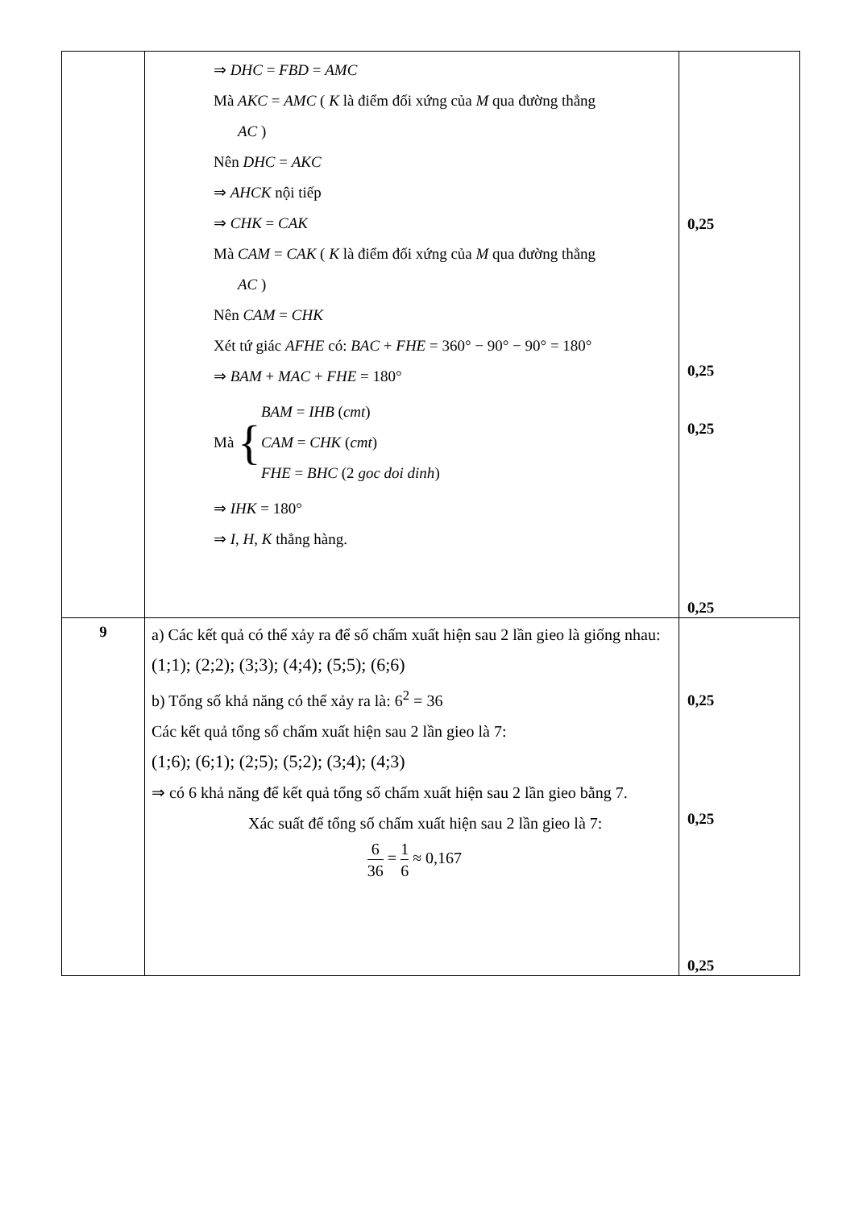| | ⇒ DHC = FBD = AMC Mà AKC = AMC ( K là điểm đối xứng của M qua đường thẳng AC ) Nên DHC = AKC ⇒ AHCK nội tiếp ⇒ CHK = CAK Mà CAM = CAK ( K là điểm đối xứng của M qua đường thẳng AC ) Nên CAM = CHK Xét tứ giác AFHE có: BAC + FHE = 360° − 90° − 90° = 180° ⇒ BAM + MAC + FHE = 180° Mà { BAM = IHB ( cmt ) CAM = CHK ( cmt ) FHE = BHC (2 goc doi dinh ) ⇒ IHK = 180° ⇒ I , H , K thẳng hàng. | 0,25 0,25 0,25 0,25 |
| 9 | a) Các kết quả có thể xảy ra để số chấm xuất hiện sau 2 lần gieo là giống nhau: (1;1); (2;2); (3;3); (4;4); (5;5); (6;6) b) Tổng số khả năng có thể xảy ra là: 6<sup>2</sup> = 36 Các kết quả tổng số chấm xuất hiện sau 2 lần gieo là 7: (1;6); (6;1); (2;5); (5;2); (3;4); (4;3) ⇒ có 6 khả năng để kết quả tổng số chấm xuất hiện sau 2 lần gieo bằng 7. Xác suất để tổng số chấm xuất hiện sau 2 lần gieo là 7: 6 36 = 1 6 ≈ 0,167 | 0,25 0,25 0,25 |